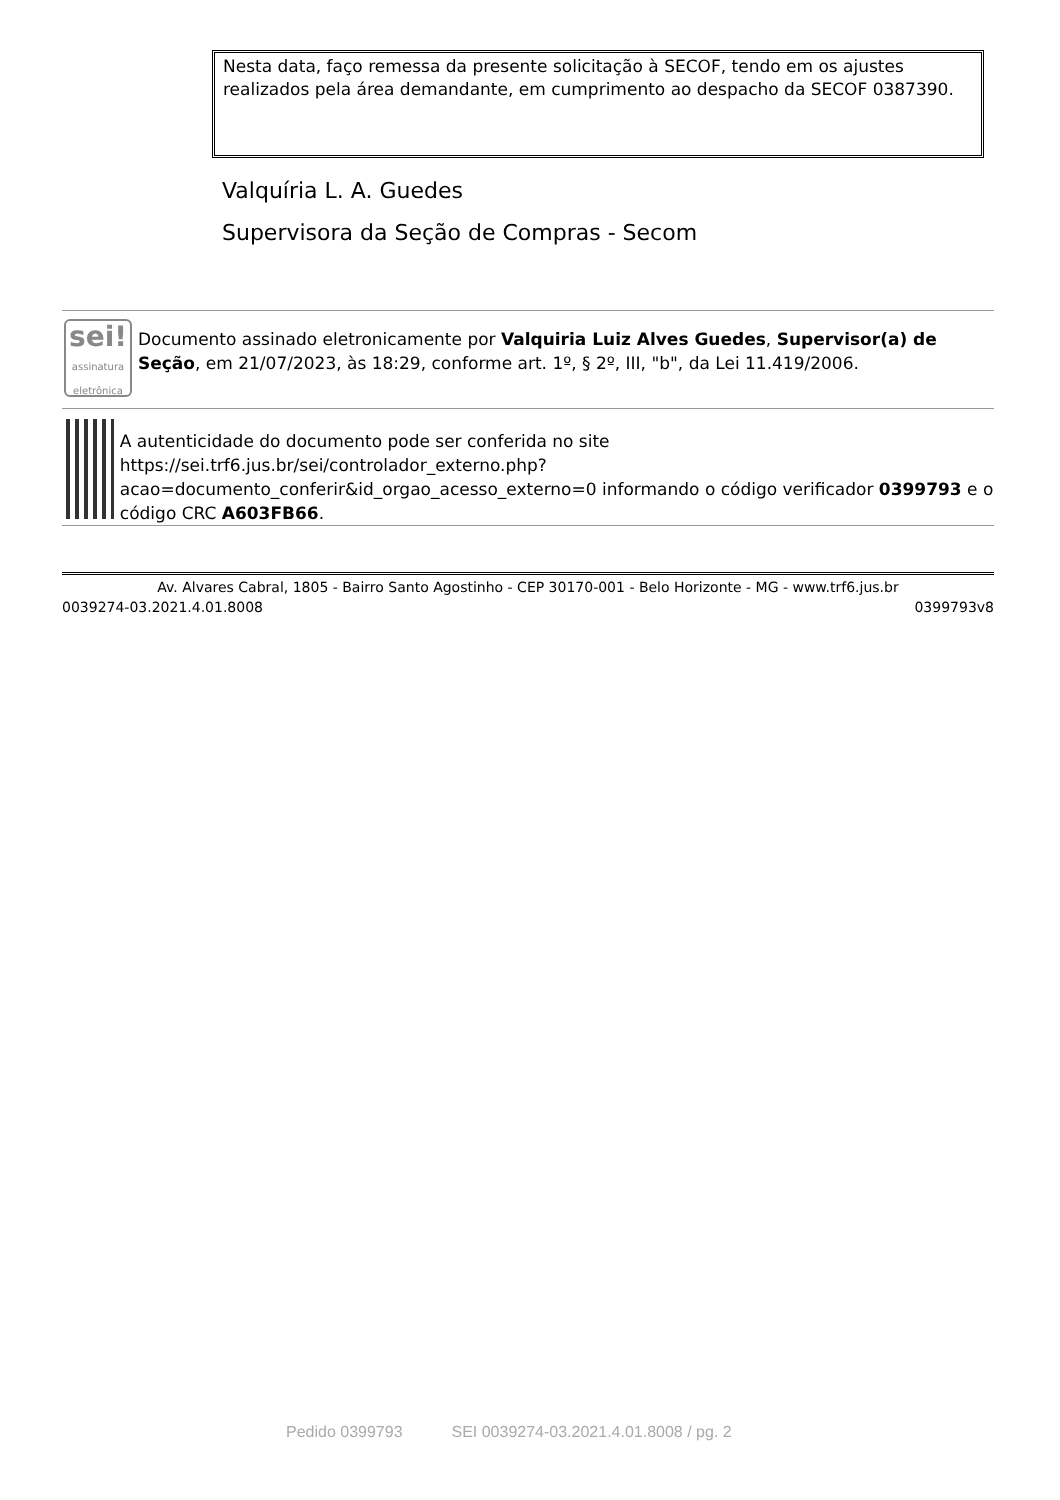Nesta data, faço remessa da presente solicitação à SECOF, tendo em os ajustes realizados pela área demandante, em cumprimento ao despacho da SECOF 0387390.
Valquíria L. A. Guedes
Supervisora da Seção de Compras - Secom
sei!
assinatura eletrônica
Documento assinado eletronicamente por Valquiria Luiz Alves Guedes, Supervisor(a) de Seção, em 21/07/2023, às 18:29, conforme art. 1º, § 2º, III, "b", da Lei 11.419/2006.
A autenticidade do documento pode ser conferida no site https://sei.trf6.jus.br/sei/controlador_externo.php? acao=documento_conferir&id_orgao_acesso_externo=0 informando o código verificador 0399793 e o código CRC A603FB66.
Av. Alvares Cabral, 1805 - Bairro Santo Agostinho - CEP 30170-001 - Belo Horizonte - MG - www.trf6.jus.br
0039274-03.2021.4.01.8008 0399793v8
Pedido 0399793 SEI 0039274-03.2021.4.01.8008 / pg. 2